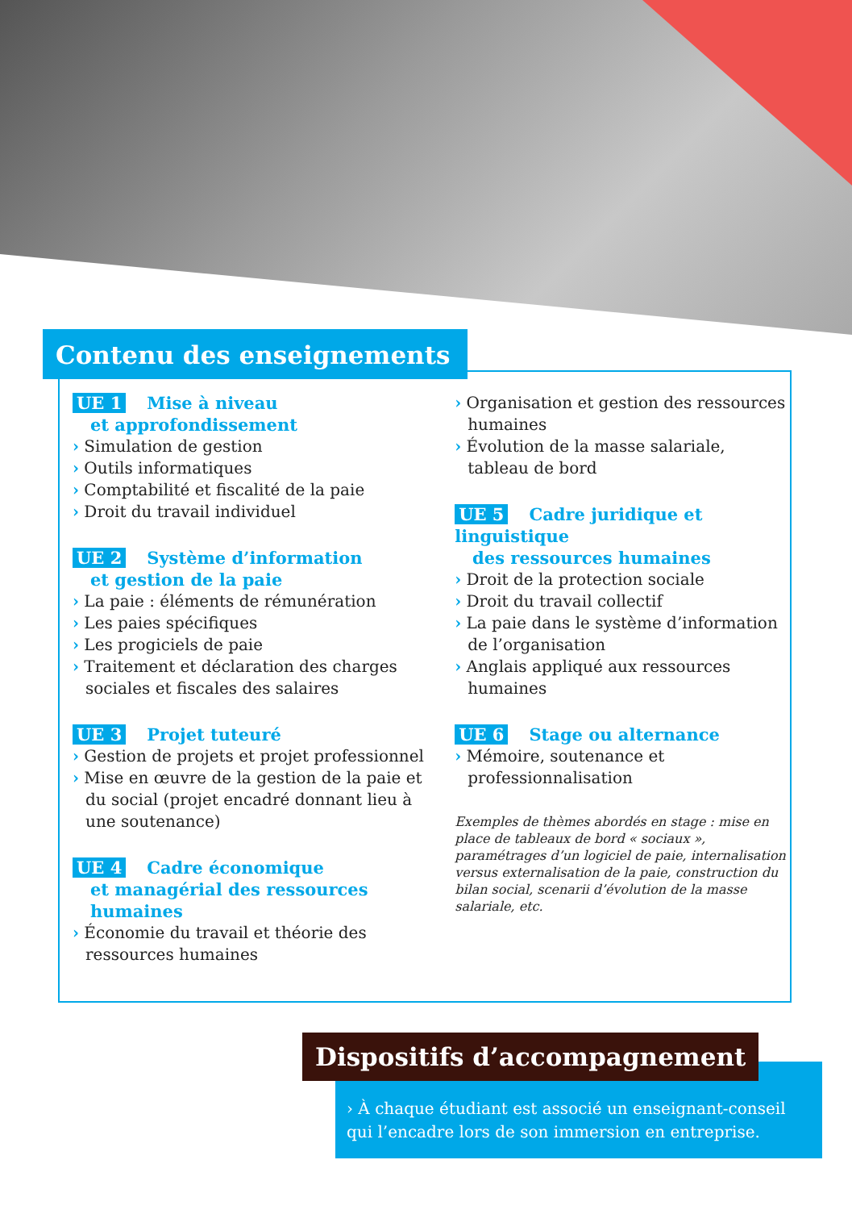Contenu des enseignements
UE 1 Mise à niveau
et approfondissement
› Simulation de gestion
› Outils informatiques
› Comptabilité et fiscalité de la paie
› Droit du travail individuel
UE 2 Système d’information
et gestion de la paie
› La paie : éléments de rémunération
› Les paies spécifiques
› Les progiciels de paie
› Traitement et déclaration des charges sociales et fiscales des salaires
UE 3 Projet tuteuré
› Gestion de projets et projet professionnel
› Mise en œuvre de la gestion de la paie et du social (projet encadré donnant lieu à une soutenance)
UE 4 Cadre économique
et managérial des ressources
humaines
› Économie du travail et théorie des ressources humaines
› Organisation et gestion des ressources humaines
› Évolution de la masse salariale, tableau de bord
UE 5 Cadre juridique et linguistique
des ressources humaines
› Droit de la protection sociale
› Droit du travail collectif
› La paie dans le système d’information de l’organisation
› Anglais appliqué aux ressources humaines
UE 6 Stage ou alternance
› Mémoire, soutenance et professionnalisation
Exemples de thèmes abordés en stage : mise en place de tableaux de bord « sociaux », paramétrages d’un logiciel de paie, internalisation versus externalisation de la paie, construction du bilan social, scenarii d’évolution de la masse salariale, etc.
Dispositifs d’accompagnement
› À chaque étudiant est associé un enseignant-conseil qui l’encadre lors de son immersion en entreprise.